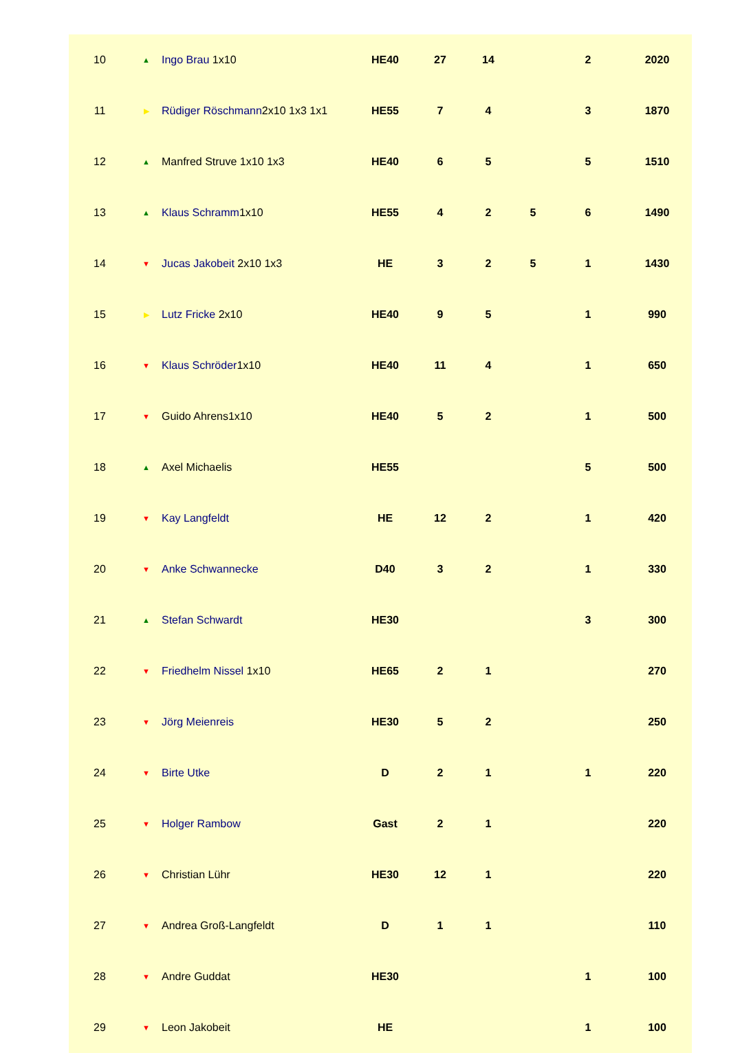| 10 | ▲ | Ingo Brau 1x10 | HE40 | 27 | 14 | | 2 | 2020 |
| 11 | ▶ | Rüdiger Röschmann 2x10 1x3 1x1 | HE55 | 7 | 4 | | 3 | 1870 |
| 12 | ▲ | Manfred Struve 1x10 1x3 | HE40 | 6 | 5 | | 5 | 1510 |
| 13 | ▲ | Klaus Schramm 1x10 | HE55 | 4 | 2 | 5 | 6 | 1490 |
| 14 | ▼ | Jucas Jakobeit 2x10 1x3 | HE | 3 | 2 | 5 | 1 | 1430 |
| 15 | ▶ | Lutz Fricke 2x10 | HE40 | 9 | 5 | | 1 | 990 |
| 16 | ▼ | Klaus Schröder 1x10 | HE40 | 11 | 4 | | 1 | 650 |
| 17 | ▼ | Guido Ahrens 1x10 | HE40 | 5 | 2 | | 1 | 500 |
| 18 | ▲ | Axel Michaelis | HE55 | | | | 5 | 500 |
| 19 | ▼ | Kay Langfeldt | HE | 12 | 2 | | 1 | 420 |
| 20 | ▼ | Anke Schwannecke | D40 | 3 | 2 | | 1 | 330 |
| 21 | ▲ | Stefan Schwardt | HE30 | | | | 3 | 300 |
| 22 | ▼ | Friedhelm Nissel 1x10 | HE65 | 2 | 1 | | | 270 |
| 23 | ▼ | Jörg Meienreis | HE30 | 5 | 2 | | | 250 |
| 24 | ▼ | Birte Utke | D | 2 | 1 | | 1 | 220 |
| 25 | ▼ | Holger Rambow | Gast | 2 | 1 | | | 220 |
| 26 | ▼ | Christian Lühr | HE30 | 12 | 1 | | | 220 |
| 27 | ▼ | Andrea Groß-Langfeldt | D | 1 | 1 | | | 110 |
| 28 | ▼ | Andre Guddat | HE30 | | | | 1 | 100 |
| 29 | ▼ | Leon Jakobeit | HE | | | | 1 | 100 |